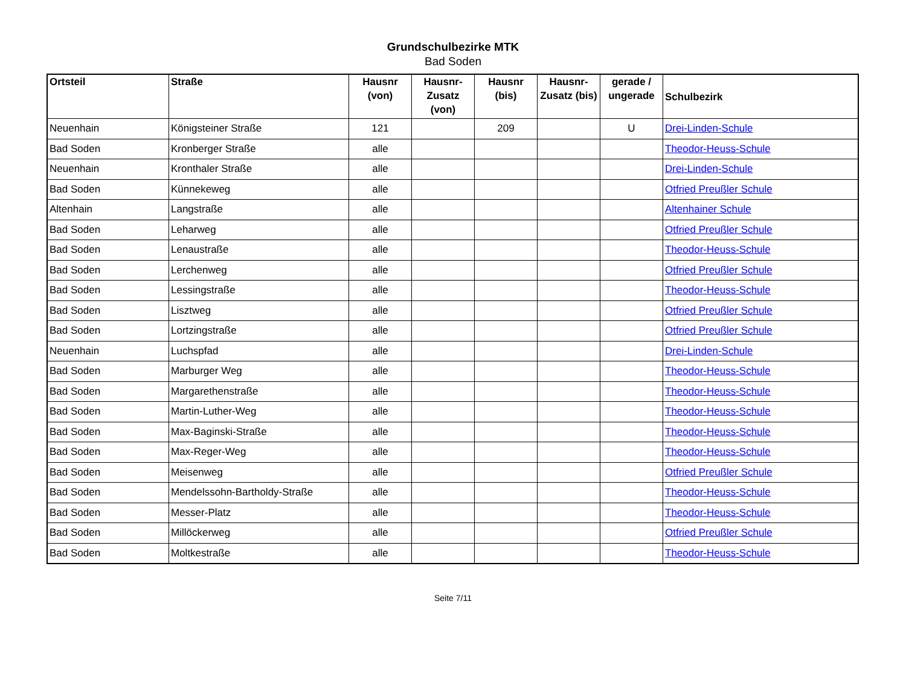Grundschulbezirke MTK
Bad Soden
| Ortsteil | Straße | Hausnr (von) | Hausnr-Zusatz (von) | Hausnr (bis) | Hausnr-Zusatz (bis) | gerade / ungerade | Schulbezirk |
| --- | --- | --- | --- | --- | --- | --- | --- |
| Neuenhain | Königsteiner Straße | 121 | | 209 | | U | Drei-Linden-Schule |
| Bad Soden | Kronberger Straße | alle | | | | | Theodor-Heuss-Schule |
| Neuenhain | Kronthaler Straße | alle | | | | | Drei-Linden-Schule |
| Bad Soden | Künnekeweg | alle | | | | | Otfried Preußler Schule |
| Altenhain | Langstraße | alle | | | | | Altenhainer Schule |
| Bad Soden | Leharweg | alle | | | | | Otfried Preußler Schule |
| Bad Soden | Lenaustraße | alle | | | | | Theodor-Heuss-Schule |
| Bad Soden | Lerchenweg | alle | | | | | Otfried Preußler Schule |
| Bad Soden | Lessingstraße | alle | | | | | Theodor-Heuss-Schule |
| Bad Soden | Lisztweg | alle | | | | | Otfried Preußler Schule |
| Bad Soden | Lortzingstraße | alle | | | | | Otfried Preußler Schule |
| Neuenhain | Luchspfad | alle | | | | | Drei-Linden-Schule |
| Bad Soden | Marburger Weg | alle | | | | | Theodor-Heuss-Schule |
| Bad Soden | Margarethenstraße | alle | | | | | Theodor-Heuss-Schule |
| Bad Soden | Martin-Luther-Weg | alle | | | | | Theodor-Heuss-Schule |
| Bad Soden | Max-Baginski-Straße | alle | | | | | Theodor-Heuss-Schule |
| Bad Soden | Max-Reger-Weg | alle | | | | | Theodor-Heuss-Schule |
| Bad Soden | Meisenweg | alle | | | | | Otfried Preußler Schule |
| Bad Soden | Mendelssohn-Bartholdy-Straße | alle | | | | | Theodor-Heuss-Schule |
| Bad Soden | Messer-Platz | alle | | | | | Theodor-Heuss-Schule |
| Bad Soden | Millöckerweg | alle | | | | | Otfried Preußler Schule |
| Bad Soden | Moltkestraße | alle | | | | | Theodor-Heuss-Schule |
Seite 7/11